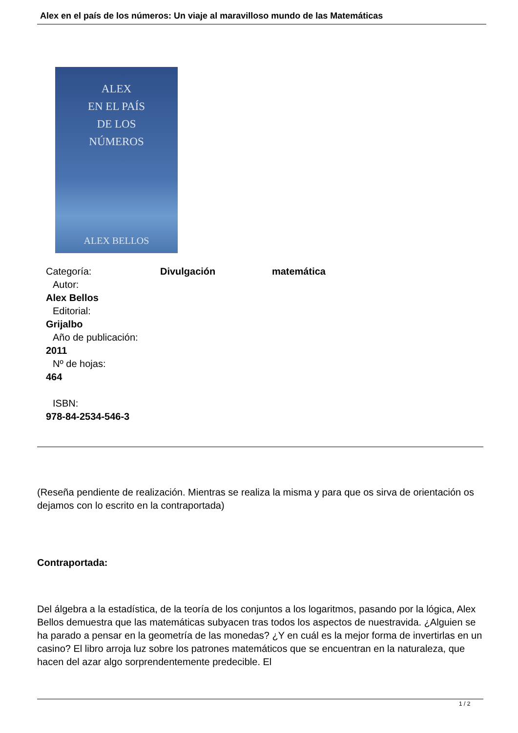Alex en el país de los números: Un viaje al maravilloso mundo de las Matemáticas
ALEX
EN EL PAÍS
DE LOS
NÚMEROS
ALEX BELLOS
Categoría: Divulgación matemática
Autor:
Alex Bellos
Editorial:
Grijalbo
Año de publicación:
2011
Nº de hojas:
464
ISBN:
978-84-2534-546-3
(Reseña pendiente de realización. Mientras se realiza la misma y para que os sirva de orientación os dejamos con lo escrito en la contraportada)
Contraportada:
Del álgebra a la estadística, de la teoría de los conjuntos a los logaritmos, pasando por la lógica, Alex Bellos demuestra que las matemáticas subyacen tras todos los aspectos de nuestravida. ¿Alguien se ha parado a pensar en la geometría de las monedas? ¿Y en cuál es la mejor forma de invertirlas en un casino? El libro arroja luz sobre los patrones matemáticos que se encuentran en la naturaleza, que hacen del azar algo sorprendentemente predecible. El
1 / 2